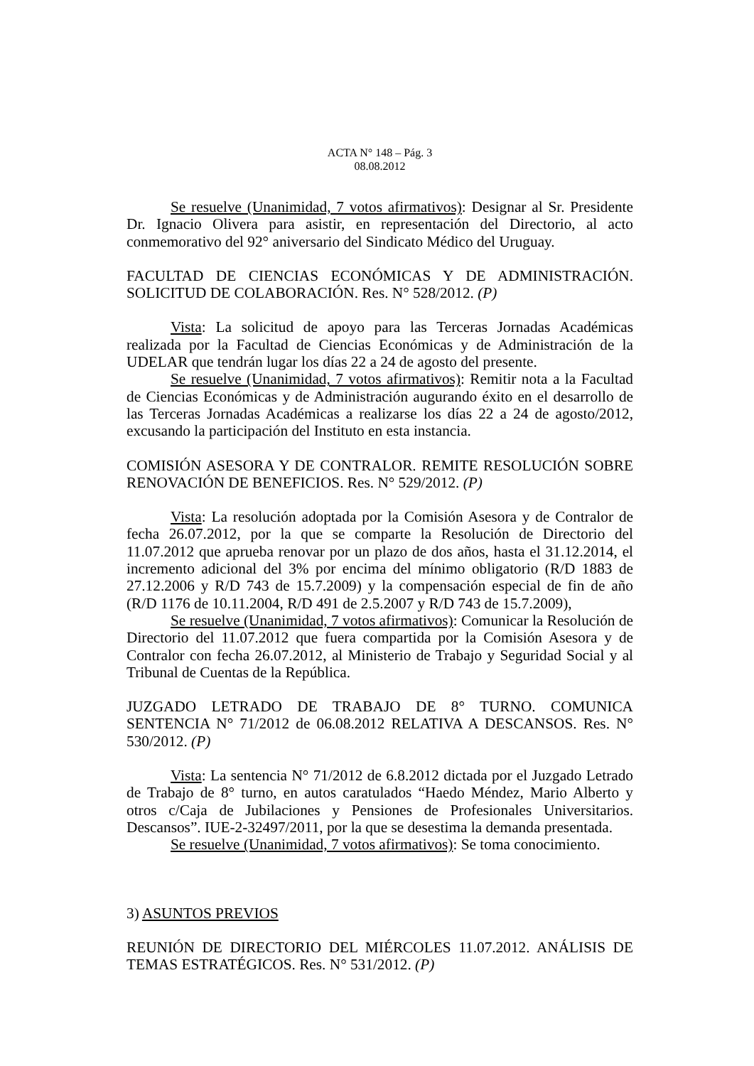ACTA N° 148 – Pág. 3
08.08.2012
Se resuelve (Unanimidad, 7 votos afirmativos): Designar al Sr. Presidente Dr. Ignacio Olivera para asistir, en representación del Directorio, al acto conmemorativo del 92° aniversario del Sindicato Médico del Uruguay.
FACULTAD DE CIENCIAS ECONÓMICAS Y DE ADMINISTRACIÓN. SOLICITUD DE COLABORACIÓN. Res. N° 528/2012. (P)
Vista: La solicitud de apoyo para las Terceras Jornadas Académicas realizada por la Facultad de Ciencias Económicas y de Administración de la UDELAR que tendrán lugar los días 22 a 24 de agosto del presente.
Se resuelve (Unanimidad, 7 votos afirmativos): Remitir nota a la Facultad de Ciencias Económicas y de Administración augurando éxito en el desarrollo de las Terceras Jornadas Académicas a realizarse los días 22 a 24 de agosto/2012, excusando la participación del Instituto en esta instancia.
COMISIÓN ASESORA Y DE CONTRALOR. REMITE RESOLUCIÓN SOBRE RENOVACIÓN DE BENEFICIOS. Res. N° 529/2012. (P)
Vista: La resolución adoptada por la Comisión Asesora y de Contralor de fecha 26.07.2012, por la que se comparte la Resolución de Directorio del 11.07.2012 que aprueba renovar por un plazo de dos años, hasta el 31.12.2014, el incremento adicional del 3% por encima del mínimo obligatorio (R/D 1883 de 27.12.2006 y R/D 743 de 15.7.2009) y la compensación especial de fin de año (R/D 1176 de 10.11.2004, R/D 491 de 2.5.2007 y R/D 743 de 15.7.2009),
Se resuelve (Unanimidad, 7 votos afirmativos): Comunicar la Resolución de Directorio del 11.07.2012 que fuera compartida por la Comisión Asesora y de Contralor con fecha 26.07.2012, al Ministerio de Trabajo y Seguridad Social y al Tribunal de Cuentas de la República.
JUZGADO LETRADO DE TRABAJO DE 8° TURNO. COMUNICA SENTENCIA N° 71/2012 de 06.08.2012 RELATIVA A DESCANSOS. Res. N° 530/2012. (P)
Vista: La sentencia N° 71/2012 de 6.8.2012 dictada por el Juzgado Letrado de Trabajo de 8° turno, en autos caratulados “Haedo Méndez, Mario Alberto y otros c/Caja de Jubilaciones y Pensiones de Profesionales Universitarios. Descansos”. IUE-2-32497/2011, por la que se desestima la demanda presentada.
Se resuelve (Unanimidad, 7 votos afirmativos): Se toma conocimiento.
3) ASUNTOS PREVIOS
REUNIÓN DE DIRECTORIO DEL MIÉRCOLES 11.07.2012. ANÁLISIS DE TEMAS ESTRATÉGICOS. Res. N° 531/2012. (P)